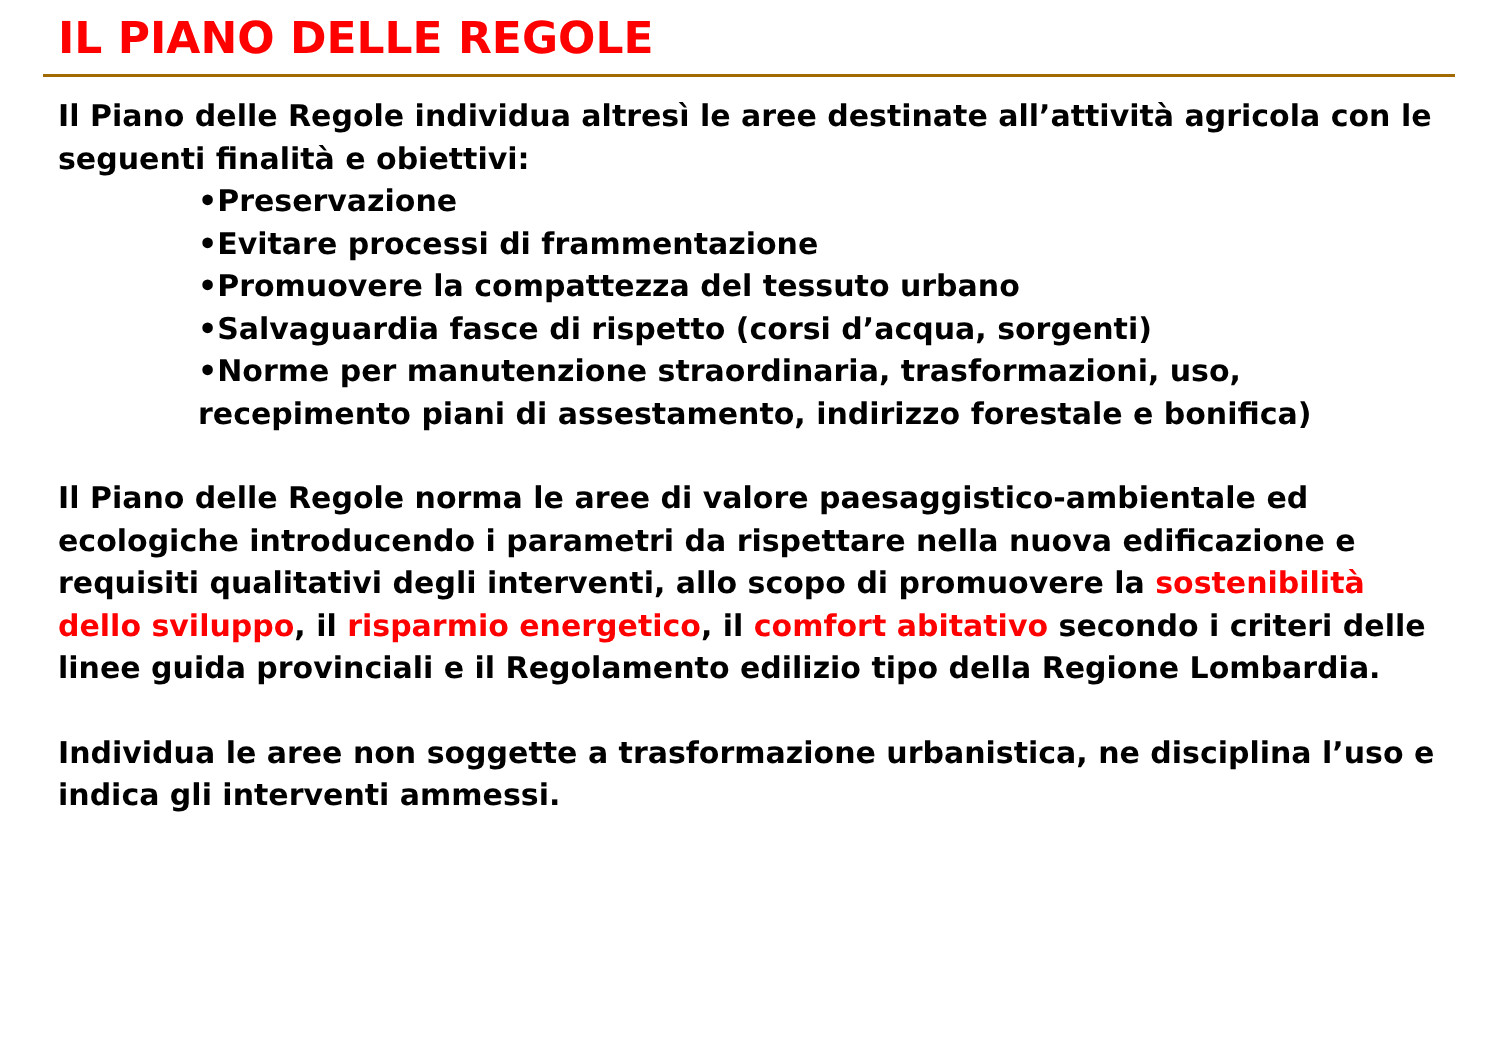IL PIANO DELLE REGOLE
Il Piano delle Regole individua altresì le aree destinate all’attività agricola con le seguenti finalità e obiettivi:
•Preservazione
•Evitare processi di frammentazione
•Promuovere la compattezza del tessuto urbano
•Salvaguardia fasce di rispetto (corsi d’acqua, sorgenti)
•Norme per manutenzione straordinaria, trasformazioni, uso, recepimento piani di assestamento, indirizzo forestale e bonifica)
Il Piano delle Regole norma le aree di valore paesaggistico-ambientale ed ecologiche introducendo i parametri da rispettare nella nuova edificazione e requisiti qualitativi degli interventi, allo scopo di promuovere la sostenibilità dello sviluppo, il risparmio energetico, il comfort abitativo secondo i criteri delle linee guida provinciali e il Regolamento edilizio tipo della Regione Lombardia.
Individua le aree non soggette a trasformazione urbanistica, ne disciplina l’uso e indica gli interventi ammessi.